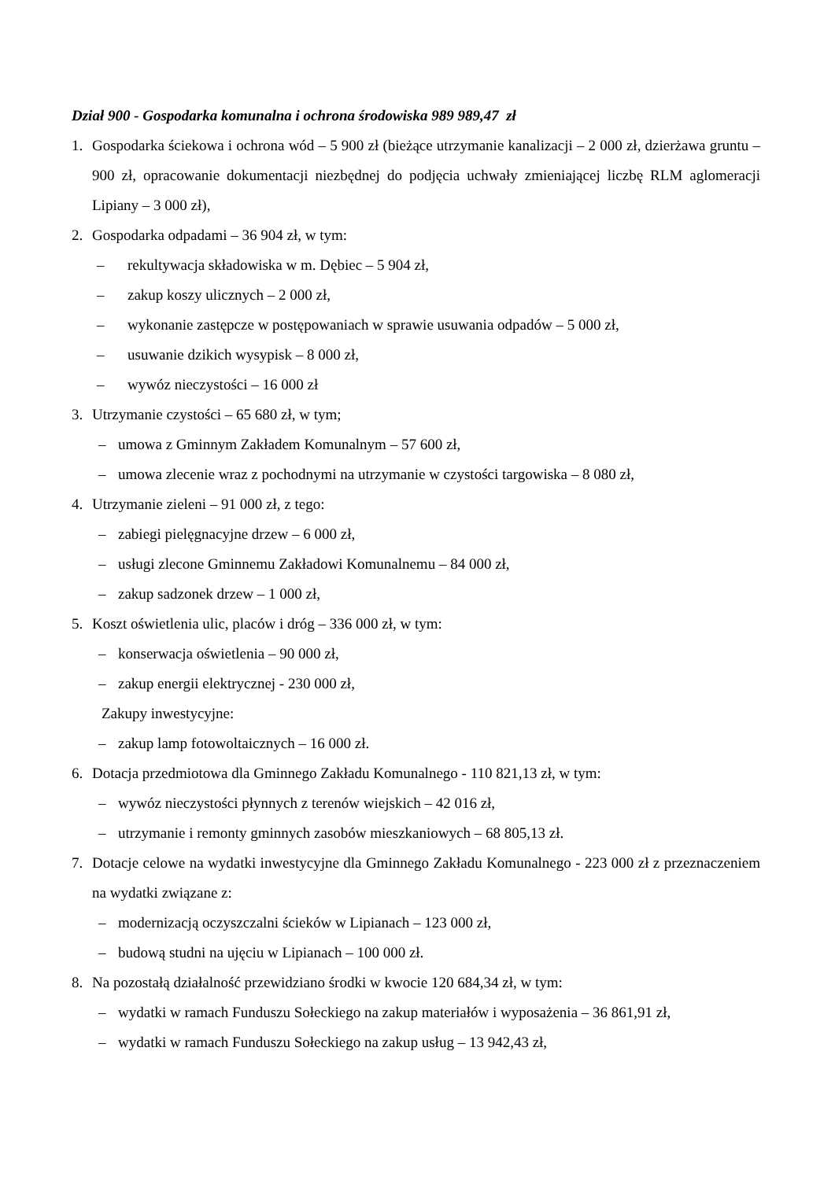Dział 900 - Gospodarka komunalna i ochrona środowiska 989 989,47 zł
1. Gospodarka ściekowa i ochrona wód – 5 900 zł (bieżące utrzymanie kanalizacji – 2 000 zł, dzierżawa gruntu – 900 zł, opracowanie dokumentacji niezbędnej do podjęcia uchwały zmieniającej liczbę RLM aglomeracji Lipiany – 3 000 zł),
2. Gospodarka odpadami – 36 904 zł, w tym:
– rekultywacja składowiska w m. Dębiec – 5 904 zł,
– zakup koszy ulicznych – 2 000 zł,
– wykonanie zastępcze w postępowaniach w sprawie usuwania odpadów – 5 000 zł,
– usuwanie dzikich wysypisk – 8 000 zł,
– wywóz nieczystości – 16 000 zł
3. Utrzymanie czystości – 65 680 zł, w tym;
– umowa z Gminnym Zakładem Komunalnym – 57 600 zł,
– umowa zlecenie wraz z pochodnymi na utrzymanie w czystości targowiska – 8 080 zł,
4. Utrzymanie zieleni – 91 000 zł, z tego:
– zabiegi pielęgnacyjne drzew – 6 000 zł,
– usługi zlecone Gminnemu Zakładowi Komunalnemu – 84 000 zł,
– zakup sadzonek drzew – 1 000 zł,
5. Koszt oświetlenia ulic, placów i dróg – 336 000 zł, w tym:
– konserwacja oświetlenia – 90 000 zł,
– zakup energii elektrycznej - 230 000 zł,
Zakupy inwestycyjne:
– zakup lamp fotowoltaicznych – 16 000 zł.
6. Dotacja przedmiotowa dla Gminnego Zakładu Komunalnego - 110 821,13 zł, w tym:
– wywóz nieczystości płynnych z terenów wiejskich – 42 016 zł,
– utrzymanie i remonty gminnych zasobów mieszkaniowych – 68 805,13 zł.
7. Dotacje celowe na wydatki inwestycyjne dla Gminnego Zakładu Komunalnego - 223 000 zł z przeznaczeniem na wydatki związane z:
– modernizacją oczyszczalni ścieków w Lipianach – 123 000 zł,
– budową studni na ujęciu w Lipianach – 100 000 zł.
8. Na pozostałą działalność przewidziano środki w kwocie 120 684,34 zł, w tym:
– wydatki w ramach Funduszu Sołeckiego na zakup materiałów i wyposażenia – 36 861,91 zł,
– wydatki w ramach Funduszu Sołeckiego na zakup usług – 13 942,43 zł,